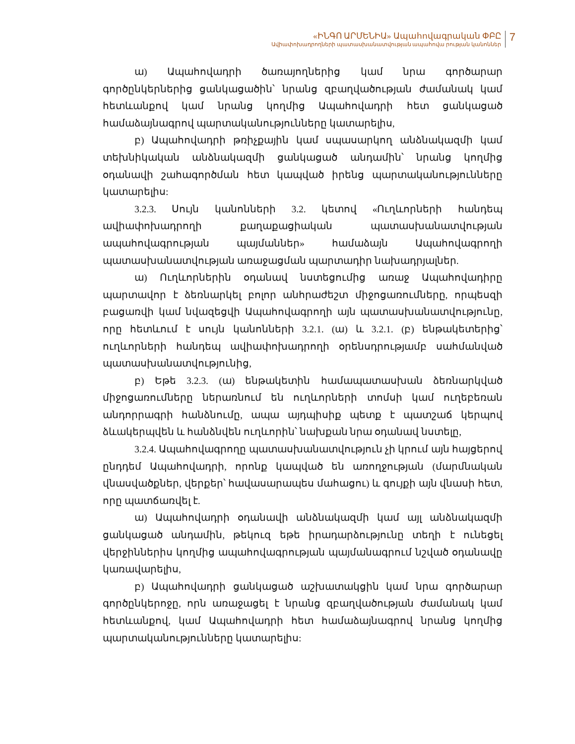«ԻՆԳՈ ԱՐՄԵՆԻԱ» Ապահովագրական ՓԲԸ
Ավիափոխադրողների պատասխանատվության ապահովա րության կանոններ
7
ա) Ապահովադրի ծառայողներից կամ նրա գործարար գործընկերներից ցանկացածին՝ նրանց զբաղվածության ժամանակ կամ հետևանքով կամ նրանց կողմից Ապահովադրի հետ ցանկացած համաձայնագրով պարտականությունները կատարելիս,
բ) Ապահովադրի թռիչքային կամ սպասարկող անձնակազմի կամ տեխնիկական անձնակազմի ցանկացած անդամին՝ նրանց կողմից օդանավի շահագործման հետ կապված իրենց պարտականությունները կատարելիս:
3.2.3. Սույն կանոնների 3.2. կետով «Ուղևորների հանդեպ ավիափոխադրողի քաղաքացիական պատասխանատվության ապահովագրության պայմաններ» համաձայն Ապահովագրողի պատասխանատվության առաջացման պարտադիր նախադրյալներ.
ա) Ուղևորներին օդանավ նստեցումից առաջ Ապահովադիրը պարտավոր է ձեռնարկել բոլոր անհրաժեշտ միջոցառումները, որպեսզի բացառվի կամ նվազեցվի Ապահովագրողի այն պատասխանատվությունը, որը հետևում է սույն կանոնների 3.2.1. (ա) և 3.2.1. (բ) ենթակետերից՝ ուղևորների հանդեպ ավիափոխադրողի օրենսդրությամբ սահմանված պատասխանատվությունից,
բ) Եթե 3.2.3. (ա) ենթակետին համապատասխան ձեռնարկված միջոցառումները ներառնում են ուղևորների տոմսի կամ ուղեբեռան անդորրագրի հանձնումը, ապա այդպիսիք պետք է պատշաճ կերպով ձևակերպվեն և հանձնվեն ուղևորին՝ նախքան նրա օդանավ նստելը,
3.2.4. Ապահովագրողը պատասխանատվություն չի կրում այն հայցերով ընդդեմ Ապահովադրի, որոնք կապված են առողջության (մարմնական վնասվածքներ, վերքեր՝ հավասարապես մահացու) և գույքի այն վնասի հետ, որը պատճառվել է.
ա) Ապահովադրի օդանավի անձնակազմի կամ այլ անձնակազմի ցանկացած անդամին, թեկուզ եթե իրադարձությունը տեղի է ունեցել վերջիններիս կողմից ապահովագրության պայմանագրում նշված օդանավը կառավարելիս,
բ) Ապահովադրի ցանկացած աշխատակցին կամ նրա գործարար գործընկերոջը, որն առաջացել է նրանց զբաղվածության ժամանակ կամ հետևանքով, կամ Ապահովադրի հետ համաձայնագրով նրանց կողմից պարտականությունները կատարելիս: